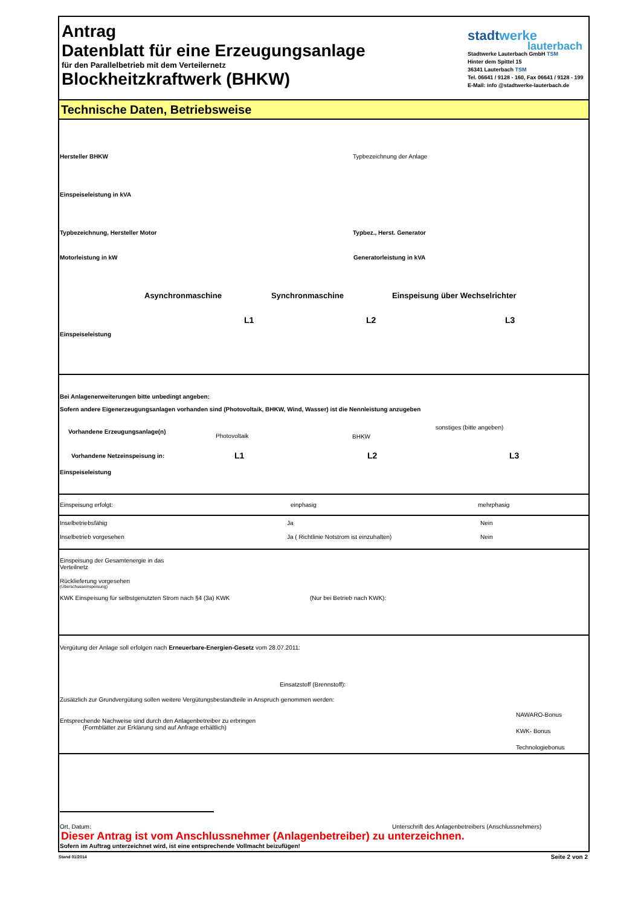Antrag
Datenblatt für eine Erzeugungsanlage
für den Parallelbetrieb mit dem Verteilernetz
Blockheitzkraftwerk (BHKW)
stadtwerke
lauterbach
Stadtwerke Lauterbach GmbH TSM
Hinter dem Spittel 15
36341 Lauterbach TSM
Tel. 06641 / 9128 - 160, Fax 06641 / 9128 - 199
E-Mail: info @stadtwerke-lauterbach.de
Technische Daten, Betriebsweise
Hersteller BHKW Typbezeichnung der Anlage
Einspeiseleistung in kVA
Typbezeichnung, Hersteller Motor Typbez., Herst. Generator
Motorleistung in kW Generatorleistung in kVA
Asynchronmaschine Synchronmaschine Einspeisung über Wechselrichter
L1 L2 L3
Einspeiseleistung
Bei Anlagenerweiterungen bitte unbedingt angeben:
Sofern andere Eigenerzeugungsanlagen vorhanden sind (Photovoltaik, BHKW, Wind, Wasser) ist die Nennleistung anzugeben
Vorhandene Erzeugungsanlage(n) Photovoltaik BHKW sonstiges (bitte angeben)
Vorhandene Netzeinspeisung in: L1 L2 L3
Einspeiseleistung
Einspeisung erfolgt: einphasig mehrphasig
Inselbetriebsfähig Ja Nein
Inselbetrieb vorgesehen Ja ( Richtlinie Notstrom ist einzuhalten) Nein
Einspeisung der Gesamtenergie in das
Verteilnetz
Rücklieferung vorgesehen
(Überschusseinspeisung)
KWK Einspeisung für selbstgenutzten Strom nach §4 (3a) KWK (Nur bei Betrieb nach KWK):
Vergütung der Anlage soll erfolgen nach Erneuerbare-Energien-Gesetz vom 28.07.2011:
Einsatzstoff (Brennstoff):
Zusätzlich zur Grundvergütung sollen weitere Vergütungsbestandteile in Anspruch genommen werden:
Entsprechende Nachweise sind durch den Anlagenbetreiber zu erbringen
(Formblätter zur Erklärung sind auf Anfrage erhältlich)
NAWARO-Bonus
KWK- Bonus
Technologiebonus
Ort, Datum: Unterschrift des Anlagenbetreibers (Anschlussnehmers)
Dieser Antrag ist vom Anschlussnehmer (Anlagenbetreiber) zu unterzeichnen.
Sofern im Auftrag unterzeichnet wird, ist eine entsprechende Vollmacht beizufügen!
Stand 01/2014 Seite 2 von 2